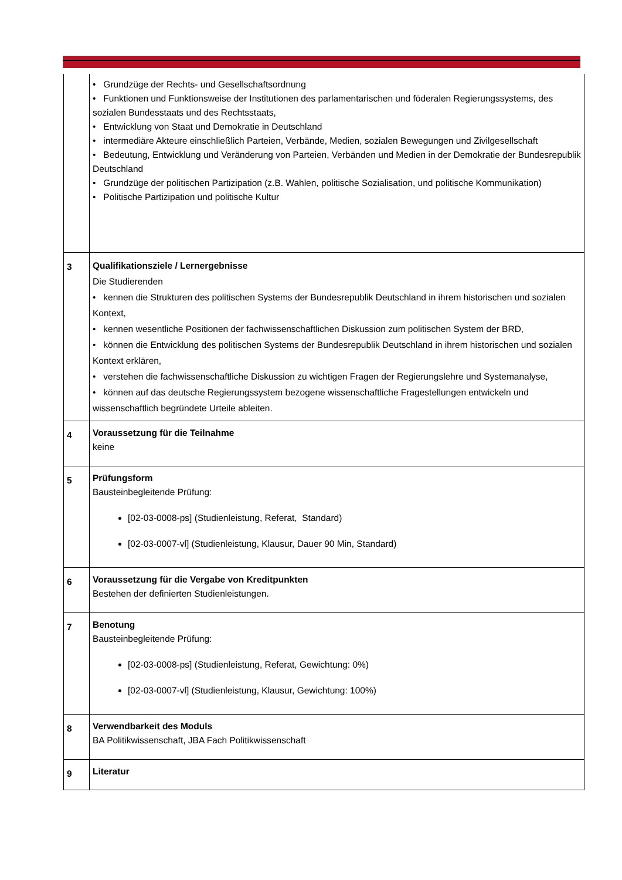| | • Grundzüge der Rechts- und Gesellschaftsordnung • Funktionen und Funktionsweise der Institutionen des parlamentarischen und föderalen Regierungssystems, des sozialen Bundesstaats und des Rechtsstaats, • Entwicklung von Staat und Demokratie in Deutschland • intermediäre Akteure einschließlich Parteien, Verbände, Medien, sozialen Bewegungen und Zivilgesellschaft • Bedeutung, Entwicklung und Veränderung von Parteien, Verbänden und Medien in der Demokratie der Bundesrepublik Deutschland • Grundzüge der politischen Partizipation (z.B. Wahlen, politische Sozialisation, und politische Kommunikation) • Politische Partizipation und politische Kultur |
| 3 | Qualifikationsziele / Lernergebnisse Die Studierenden • kennen die Strukturen des politischen Systems der Bundesrepublik Deutschland in ihrem historischen und sozialen Kontext, • kennen wesentliche Positionen der fachwissenschaftlichen Diskussion zum politischen System der BRD, • können die Entwicklung des politischen Systems der Bundesrepublik Deutschland in ihrem historischen und sozialen Kontext erklären, • verstehen die fachwissenschaftliche Diskussion zu wichtigen Fragen der Regierungslehre und Systemanalyse, • können auf das deutsche Regierungssystem bezogene wissenschaftliche Fragestellungen entwickeln und wissenschaftlich begründete Urteile ableiten. |
| 4 | Voraussetzung für die Teilnahme keine |
| 5 | Prüfungsform Bausteinbegleitende Prüfung: [02-03-0008-ps] (Studienleistung, Referat, Standard) [02-03-0007-vl] (Studienleistung, Klausur, Dauer 90 Min, Standard) |
| 6 | Voraussetzung für die Vergabe von Kreditpunkten Bestehen der definierten Studienleistungen. |
| 7 | Benotung Bausteinbegleitende Prüfung: [02-03-0008-ps] (Studienleistung, Referat, Gewichtung: 0%) [02-03-0007-vl] (Studienleistung, Klausur, Gewichtung: 100%) |
| 8 | Verwendbarkeit des Moduls BA Politikwissenschaft, JBA Fach Politikwissenschaft |
| 9 | Literatur |